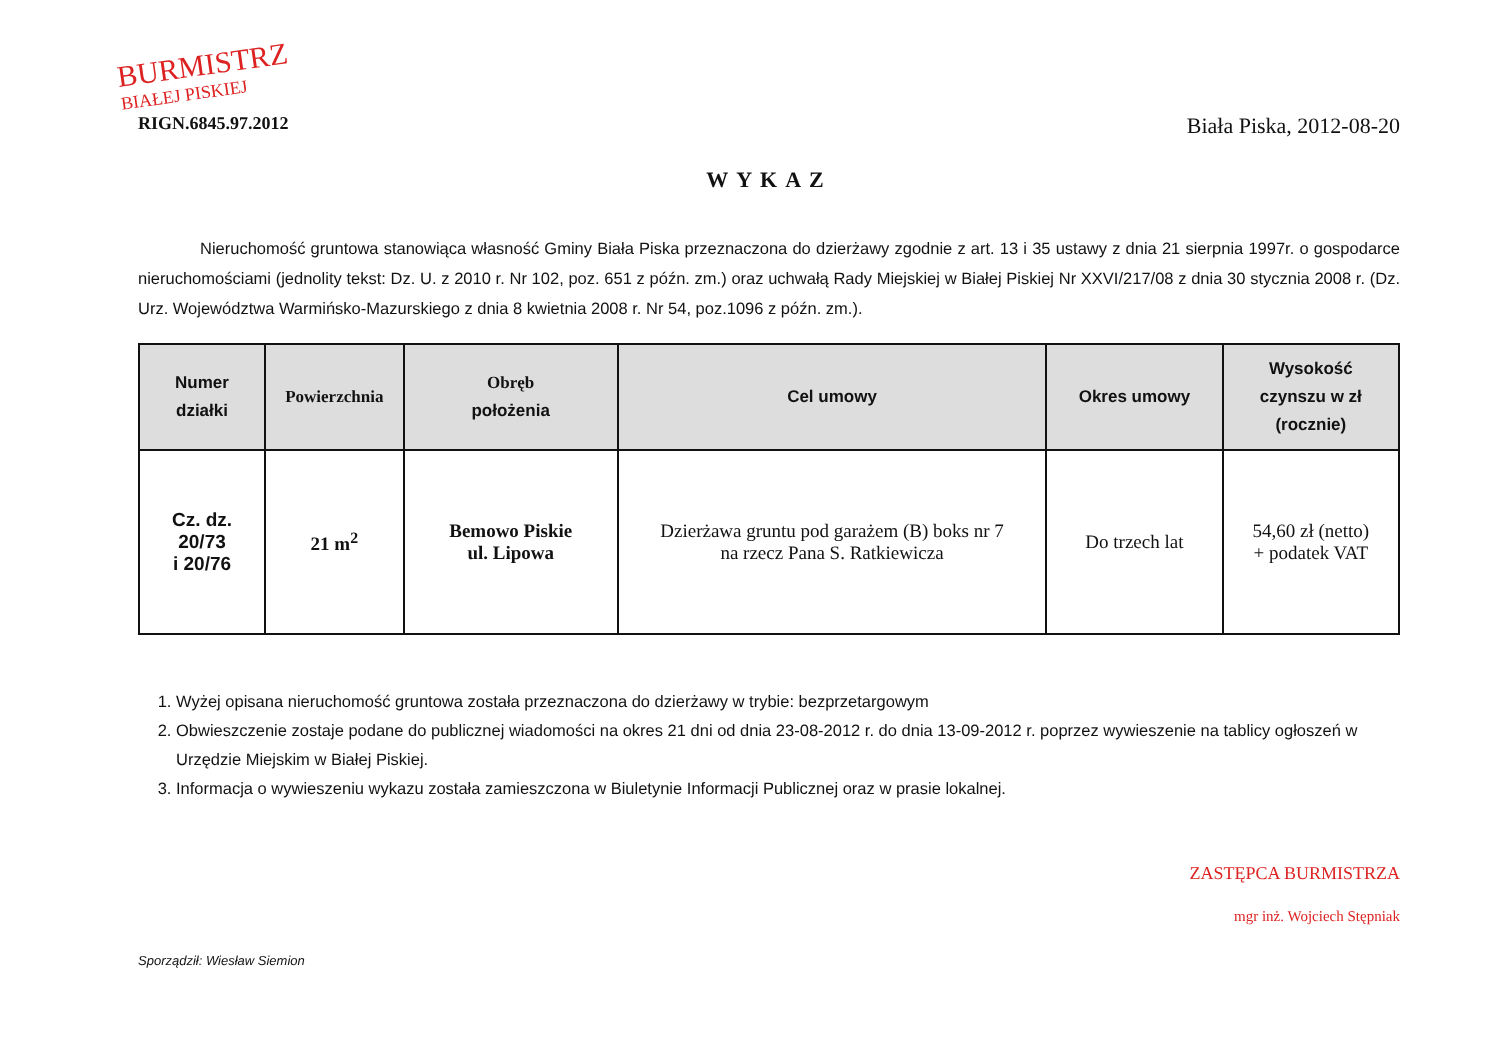BURMISTRZ
BIAŁEJ PISKIEJ
RIGN.6845.97.2012
Biała Piska, 2012-08-20
WYKAZ
Nieruchomość gruntowa stanowiąca własność Gminy Biała Piska przeznaczona do dzierżawy zgodnie z art. 13 i 35 ustawy z dnia 21 sierpnia 1997r. o gospodarce nieruchomościami (jednolity tekst: Dz. U. z 2010 r. Nr 102, poz. 651 z późn. zm.) oraz uchwałą Rady Miejskiej w Białej Piskiej Nr XXVI/217/08 z dnia 30 stycznia 2008 r. (Dz. Urz. Województwa Warmińsko-Mazurskiego z dnia 8 kwietnia 2008 r. Nr 54, poz.1096 z późn. zm.).
| Numer działki | Powierzchnia | Obręb położenia | Cel umowy | Okres umowy | Wysokość czynszu w zł (rocznie) |
| --- | --- | --- | --- | --- | --- |
| Cz. dz. 20/73 i 20/76 | 21 m<sup>2</sup> | Bemowo Piskie ul. Lipowa | Dzierżawa gruntu pod garażem (B) boks nr 7 na rzecz Pana S. Ratkiewicza | Do trzech lat | 54,60 zł (netto) + podatek VAT |
1. Wyżej opisana nieruchomość gruntowa została przeznaczona do dzierżawy w trybie: bezprzetargowym
2. Obwieszczenie zostaje podane do publicznej wiadomości na okres 21 dni od dnia 23-08-2012 r. do dnia 13-09-2012 r. poprzez wywieszenie na tablicy ogłoszeń w Urzędzie Miejskim w Białej Piskiej.
3. Informacja o wywieszeniu wykazu została zamieszczona w Biuletynie Informacji Publicznej oraz w prasie lokalnej.
Sporządził: Wiesław Siemion
ZASTĘPCA BURMISTRZA
mgr inż. Wojciech Stępniak